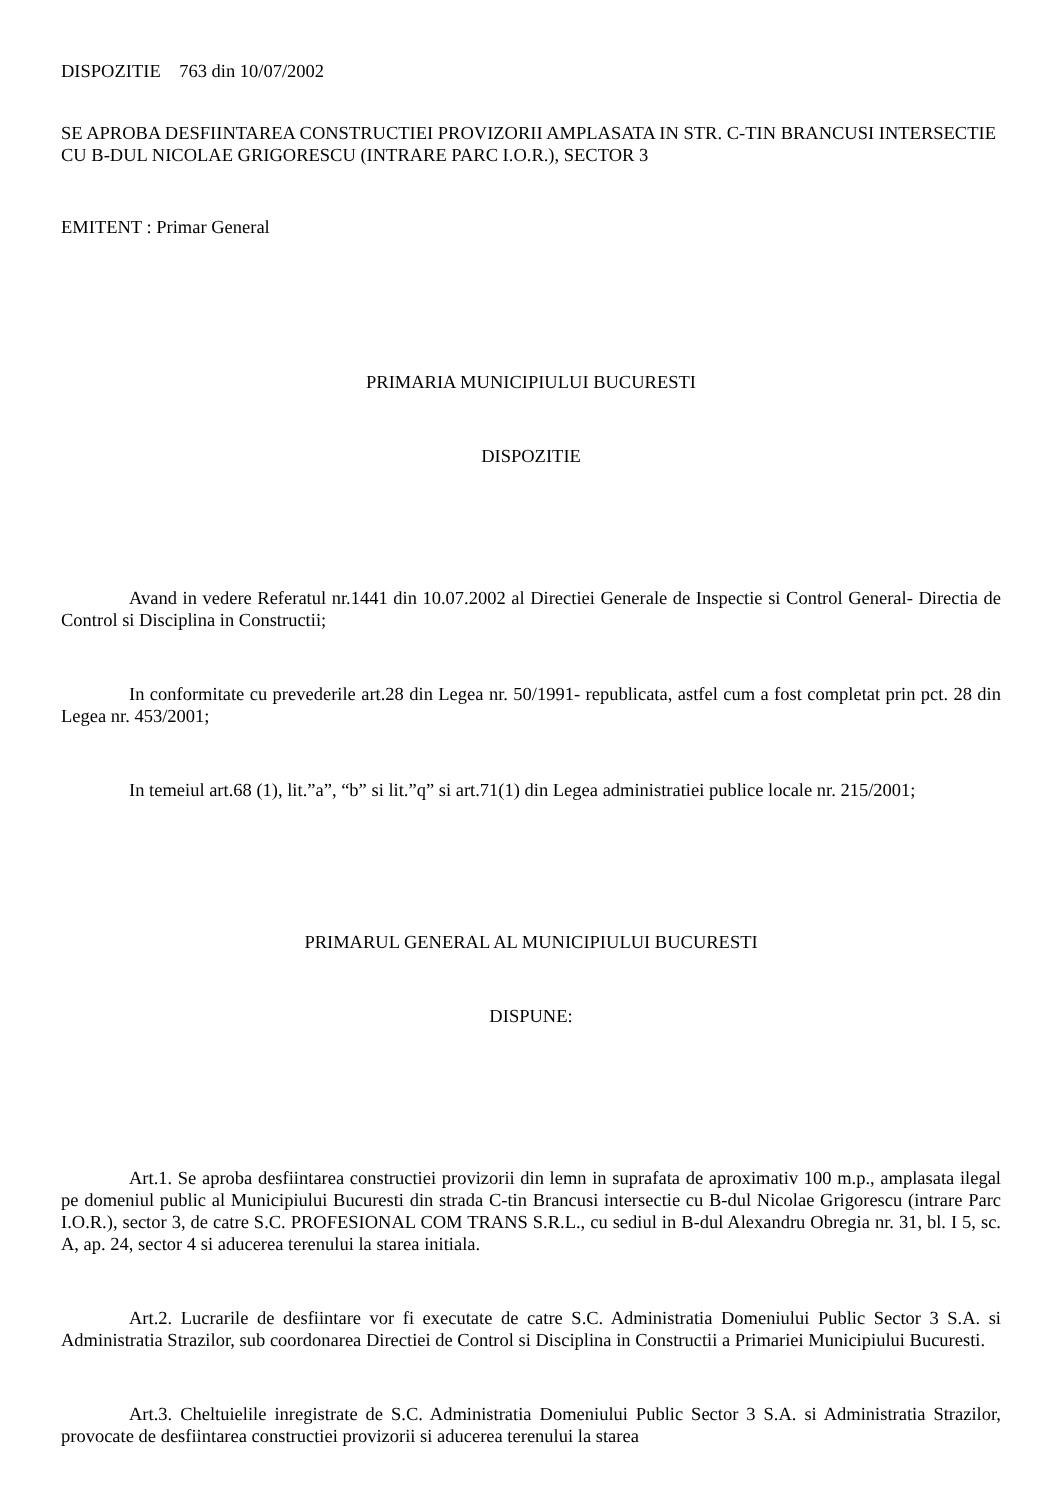DISPOZITIE 763 din 10/07/2002
SE APROBA DESFIINTAREA CONSTRUCTIEI PROVIZORII AMPLASATA IN STR. C-TIN BRANCUSI INTERSECTIE CU B-DUL NICOLAE GRIGORESCU (INTRARE PARC I.O.R.), SECTOR 3
EMITENT : Primar General
PRIMARIA MUNICIPIULUI BUCURESTI
DISPOZITIE
Avand in vedere Referatul nr.1441 din 10.07.2002 al Directiei Generale de Inspectie si Control General- Directia de Control si Disciplina in Constructii;
In conformitate cu prevederile art.28 din Legea nr. 50/1991- republicata, astfel cum a fost completat prin pct. 28 din Legea nr. 453/2001;
In temeiul art.68 (1), lit.”a”, “b” si lit.”q” si art.71(1) din Legea administratiei publice locale nr. 215/2001;
PRIMARUL GENERAL AL MUNICIPIULUI BUCURESTI
DISPUNE:
Art.1. Se aproba desfiintarea constructiei provizorii din lemn in suprafata de aproximativ 100 m.p., amplasata ilegal pe domeniul public al Municipiului Bucuresti din strada C-tin Brancusi intersectie cu B-dul Nicolae Grigorescu (intrare Parc I.O.R.), sector 3, de catre S.C. PROFESIONAL COM TRANS S.R.L., cu sediul in B-dul Alexandru Obregia nr. 31, bl. I 5, sc. A, ap. 24, sector 4 si aducerea terenului la starea initiala.
Art.2. Lucrarile de desfiintare vor fi executate de catre S.C. Administratia Domeniului Public Sector 3 S.A. si Administratia Strazilor, sub coordonarea Directiei de Control si Disciplina in Constructii a Primariei Municipiului Bucuresti.
Art.3. Cheltuielile inregistrate de S.C. Administratia Domeniului Public Sector 3 S.A. si Administratia Strazilor, provocate de desfiintarea constructiei provizorii si aducerea terenului la starea